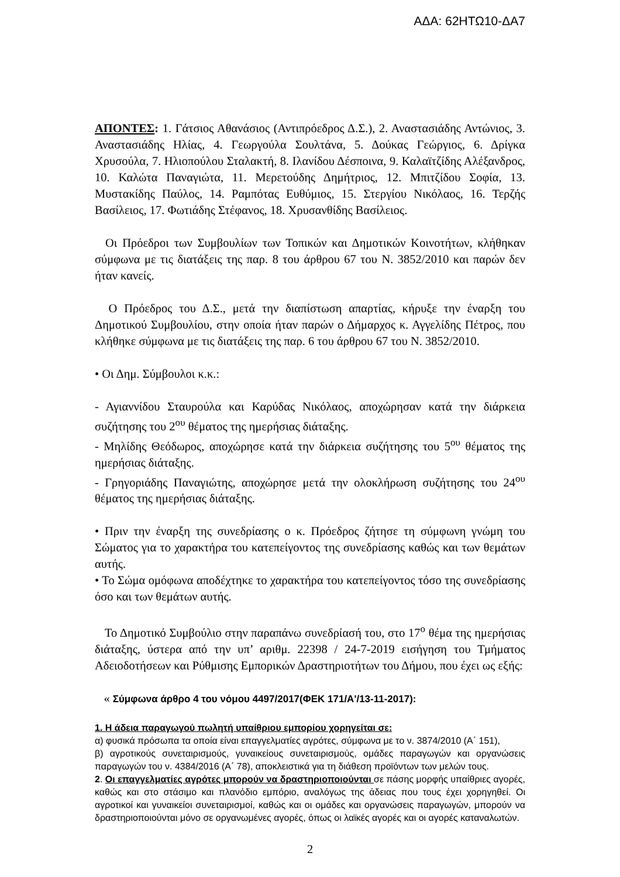ΑΔΑ: 62ΗΤΩ10-ΔΑ7
ΑΠΟΝΤΕΣ: 1. Γάτσιος Αθανάσιος (Αντιπρόεδρος Δ.Σ.), 2. Αναστασιάδης Αντώνιος, 3. Αναστασιάδης Ηλίας, 4. Γεωργούλα Σουλτάνα, 5. Δούκας Γεώργιος, 6. Δρίγκα Χρυσούλα, 7. Ηλιοπούλου Σταλακτή, 8. Ιλανίδου Δέσποινα, 9. Καλαϊτζίδης Αλέξανδρος, 10. Καλώτα Παναγιώτα, 11. Μερετούδης Δημήτριος, 12. Μπιτζίδου Σοφία, 13. Μυστακίδης Παύλος, 14. Ραμπότας Ευθύμιος, 15. Στεργίου Νικόλαος, 16. Τερζής Βασίλειος, 17. Φωτιάδης Στέφανος, 18. Χρυσανθίδης Βασίλειος.
Οι Πρόεδροι των Συμβουλίων των Τοπικών και Δημοτικών Κοινοτήτων, κλήθηκαν σύμφωνα με τις διατάξεις της παρ. 8 του άρθρου 67 του Ν. 3852/2010 και παρών δεν ήταν κανείς.
Ο Πρόεδρος του Δ.Σ., μετά την διαπίστωση απαρτίας, κήρυξε την έναρξη του Δημοτικού Συμβουλίου, στην οποία ήταν παρών ο Δήμαρχος κ. Αγγελίδης Πέτρος, που κλήθηκε σύμφωνα με τις διατάξεις της παρ. 6 του άρθρου 67 του Ν. 3852/2010.
• Οι Δημ. Σύμβουλοι κ.κ.:
- Αγιαννίδου Σταυρούλα και Καρύδας Νικόλαος, αποχώρησαν κατά την διάρκεια συζήτησης του 2<sup>ου</sup> θέματος της ημερήσιας διάταξης.
- Μηλίδης Θεόδωρος, αποχώρησε κατά την διάρκεια συζήτησης του 5<sup>ου</sup> θέματος της ημερήσιας διάταξης.
- Γρηγοριάδης Παναγιώτης, αποχώρησε μετά την ολοκλήρωση συζήτησης του 24<sup>ου</sup> θέματος της ημερήσιας διάταξης.
• Πριν την έναρξη της συνεδρίασης ο κ. Πρόεδρος ζήτησε τη σύμφωνη γνώμη του Σώματος για το χαρακτήρα του κατεπείγοντος της συνεδρίασης καθώς και των θεμάτων αυτής.
• Το Σώμα ομόφωνα αποδέχτηκε το χαρακτήρα του κατεπείγοντος τόσο της συνεδρίασης όσο και των θεμάτων αυτής.
Το Δημοτικό Συμβούλιο στην παραπάνω συνεδρίασή του, στο 17<sup>ο</sup> θέμα της ημερήσιας διάταξης, ύστερα από την υπ’ αριθμ. 22398 / 24-7-2019 εισήγηση του Τμήματος Αδειοδοτήσεων και Ρύθμισης Εμπορικών Δραστηριοτήτων του Δήμου, που έχει ως εξής:
« Σύμφωνα άρθρο 4 του νόμου 4497/2017(ΦΕΚ 171/Α'/13-11-2017):
1. Η άδεια παραγωγού πωλητή υπαίθριου εμπορίου χορηγείται σε:
α) φυσικά πρόσωπα τα οποία είναι επαγγελματίες αγρότες, σύμφωνα με το ν. 3874/2010 (Α΄ 151),
β) αγροτικούς συνεταιρισμούς, γυναικείους συνεταιρισμούς, ομάδες παραγωγών και οργανώσεις παραγωγών του ν. 4384/2016 (Α΄ 78), αποκλειστικά για τη διάθεση προϊόντων των μελών τους.
2. Οι επαγγελματίες αγρότες μπορούν να δραστηριοποιούνται σε πάσης μορφής υπαίθριες αγορές, καθώς και στο στάσιμο και πλανόδιο εμπόριο, αναλόγως της άδειας που τους έχει χορηγηθεί. Οι αγροτικοί και γυναικείοι συνεταιρισμοί, καθώς και οι ομάδες και οργανώσεις παραγωγών, μπορούν να δραστηριοποιούνται μόνο σε οργανωμένες αγορές, όπως οι λαϊκές αγορές και οι αγορές καταναλωτών.
2